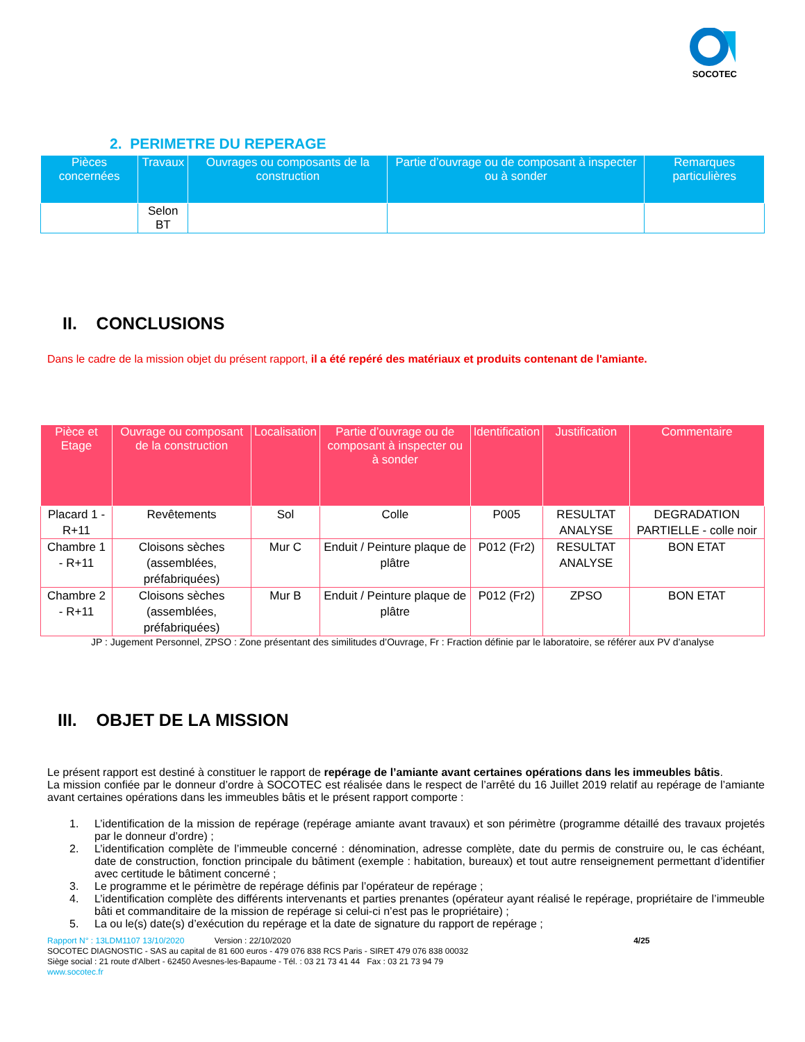SOCOTEC
2. PERIMETRE DU REPERAGE
| Pièces concernées | Travaux | Ouvrages ou composants de la construction | Partie d’ouvrage ou de composant à inspecter ou à sonder | Remarques particulières |
| --- | --- | --- | --- | --- |
| | Selon BT | | | |
II. CONCLUSIONS
Dans le cadre de la mission objet du présent rapport, il a été repéré des matériaux et produits contenant de l'amiante.
| Pièce et Etage | Ouvrage ou composant de la construction | Localisation | Partie d’ouvrage ou de composant à inspecter ou à sonder | Identification | Justification | Commentaire |
| --- | --- | --- | --- | --- | --- | --- |
| Placard 1 - R+11 | Revêtements | Sol | Colle | P005 | RESULTAT ANALYSE | DEGRADATION PARTIELLE - colle noir |
| Chambre 1 - R+11 | Cloisons sèches (assemblées, préfabriquées) | Mur C | Enduit / Peinture plaque de plâtre | P012 (Fr2) | RESULTAT ANALYSE | BON ETAT |
| Chambre 2 - R+11 | Cloisons sèches (assemblées, préfabriquées) | Mur B | Enduit / Peinture plaque de plâtre | P012 (Fr2) | ZPSO | BON ETAT |
JP : Jugement Personnel, ZPSO : Zone présentant des similitudes d’Ouvrage, Fr : Fraction définie par le laboratoire, se référer aux PV d’analyse
III. OBJET DE LA MISSION
Le présent rapport est destiné à constituer le rapport de repérage de l’amiante avant certaines opérations dans les immeubles bâtis.
La mission confiée par le donneur d’ordre à SOCOTEC est réalisée dans le respect de l’arrêté du 16 Juillet 2019 relatif au repérage de l’amiante avant certaines opérations dans les immeubles bâtis et le présent rapport comporte :
1. L’identification de la mission de repérage (repérage amiante avant travaux) et son périmètre (programme détaillé des travaux projetés par le donneur d’ordre) ;
2. L’identification complète de l’immeuble concerné : dénomination, adresse complète, date du permis de construire ou, le cas échéant, date de construction, fonction principale du bâtiment (exemple : habitation, bureaux) et tout autre renseignement permettant d’identifier avec certitude le bâtiment concerné ;
3. Le programme et le périmètre de repérage définis par l’opérateur de repérage ;
4. L’identification complète des différents intervenants et parties prenantes (opérateur ayant réalisé le repérage, propriétaire de l’immeuble bâti et commanditaire de la mission de repérage si celui-ci n’est pas le propriétaire) ;
5. La ou le(s) date(s) d’exécution du repérage et la date de signature du rapport de repérage ;
Rapport N° : 13LDM1107 13/10/2020 Version : 22/10/2020 4/25
SOCOTEC DIAGNOSTIC - SAS au capital de 81 600 euros - 479 076 838 RCS Paris - SIRET 479 076 838 00032
Siège social : 21 route d'Albert - 62450 Avesnes-les-Bapaume - Tél. : 03 21 73 41 44 Fax : 03 21 73 94 79
www.socotec.fr